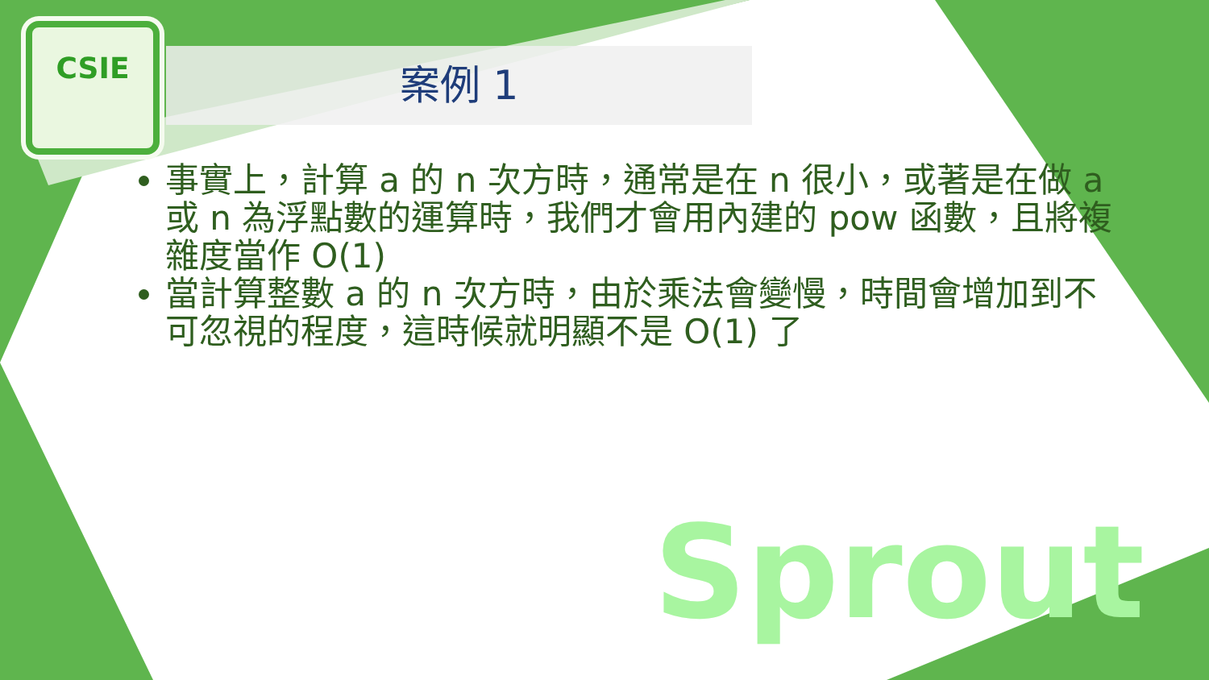CSIE
案例 1
事實上，計算 a 的 n 次方時，通常是在 n 很小，或著是在做 a 或 n 為浮點數的運算時，我們才會用內建的 pow 函數，且將複雜度當作 O(1)
當計算整數 a 的 n 次方時，由於乘法會變慢，時間會增加到不可忽視的程度，這時候就明顯不是 O(1) 了
Sprout